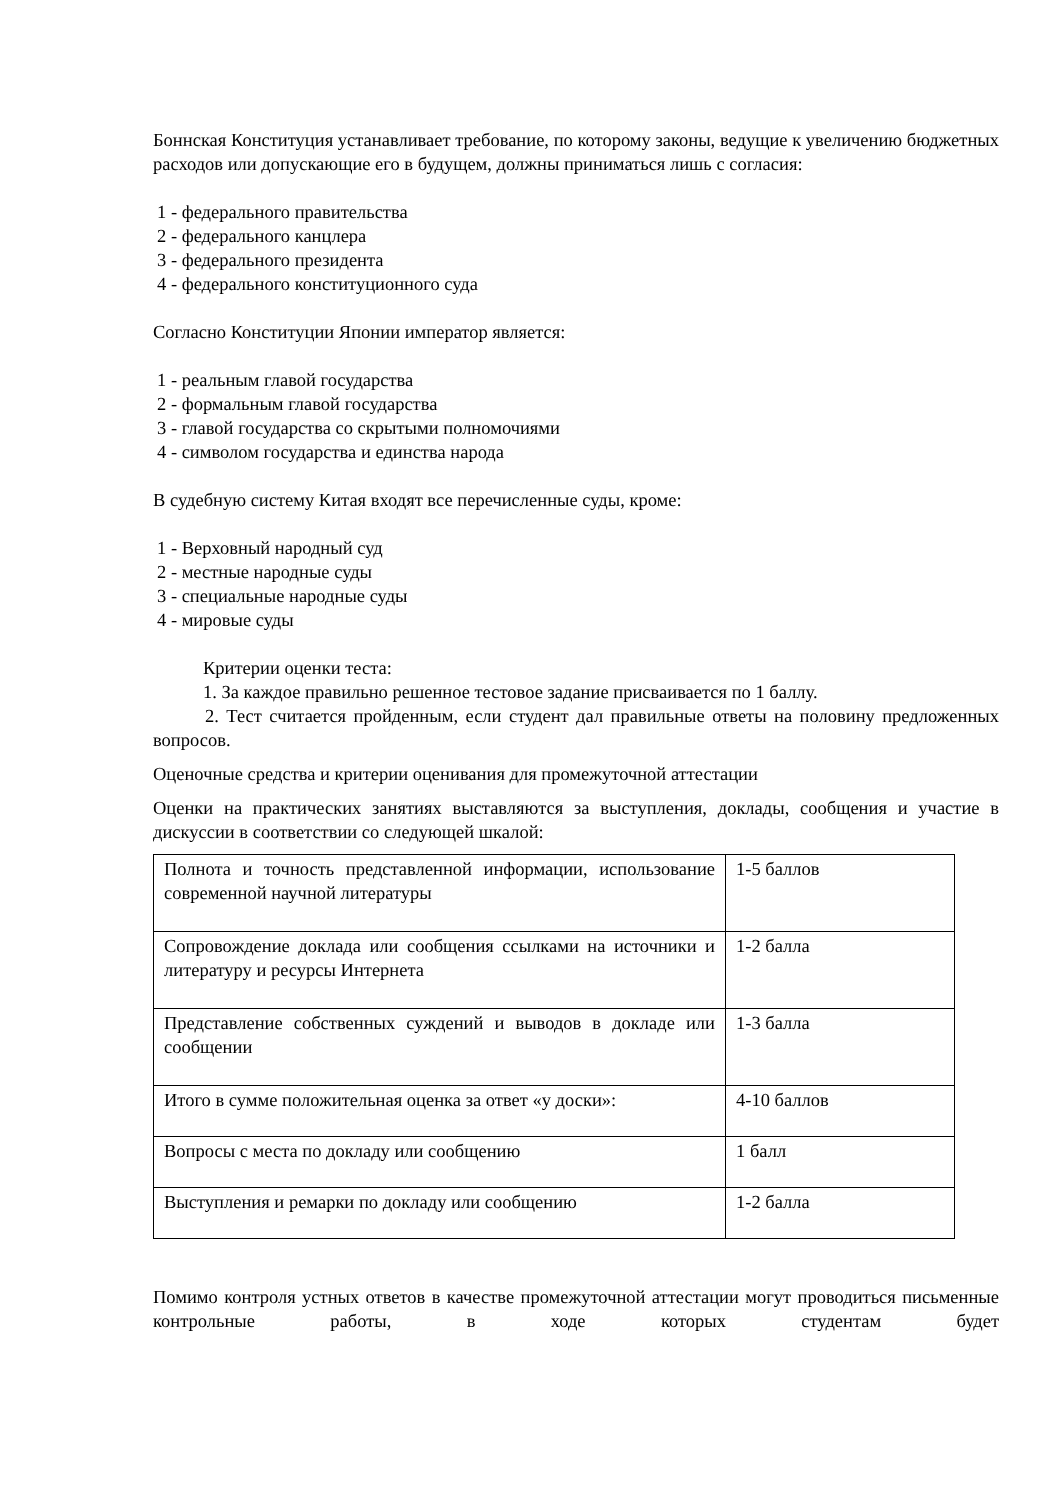Боннская Конституция устанавливает требование, по которому законы, ведущие к увеличению бюджетных расходов или допускающие его в будущем, должны приниматься лишь с согласия:
1 - федерального правительства
2 - федерального канцлера
3 - федерального президента
4 - федерального конституционного суда
Согласно Конституции Японии император является:
1 - реальным главой государства
2 - формальным главой государства
3 - главой государства со скрытыми полномочиями
4 - символом государства и единства народа
В судебную систему Китая входят все перечисленные суды, кроме:
1 - Верховный народный суд
2 - местные народные суды
3 - специальные народные суды
4 - мировые суды
Критерии оценки теста:
1. За каждое правильно решенное тестовое задание присваивается по 1 баллу.
2. Тест считается пройденным, если студент дал правильные ответы на половину предложенных вопросов.
Оценочные средства и критерии оценивания для промежуточной аттестации
Оценки на практических занятиях выставляются за выступления, доклады, сообщения и участие в дискуссии в соответствии со следующей шкалой:
| Полнота и точность представленной информации, использование современной научной литературы | 1-5 баллов |
| Сопровождение доклада или сообщения ссылками на источники и литературу и ресурсы Интернета | 1-2 балла |
| Представление собственных суждений и выводов в докладе или сообщении | 1-3 балла |
| Итого в сумме положительная оценка за ответ «у доски»: | 4-10 баллов |
| Вопросы с места по докладу или сообщению | 1 балл |
| Выступления и ремарки по докладу или сообщению | 1-2 балла |
Помимо контроля устных ответов в качестве промежуточной аттестации могут проводиться письменные контрольные работы, в ходе которых студентам будет